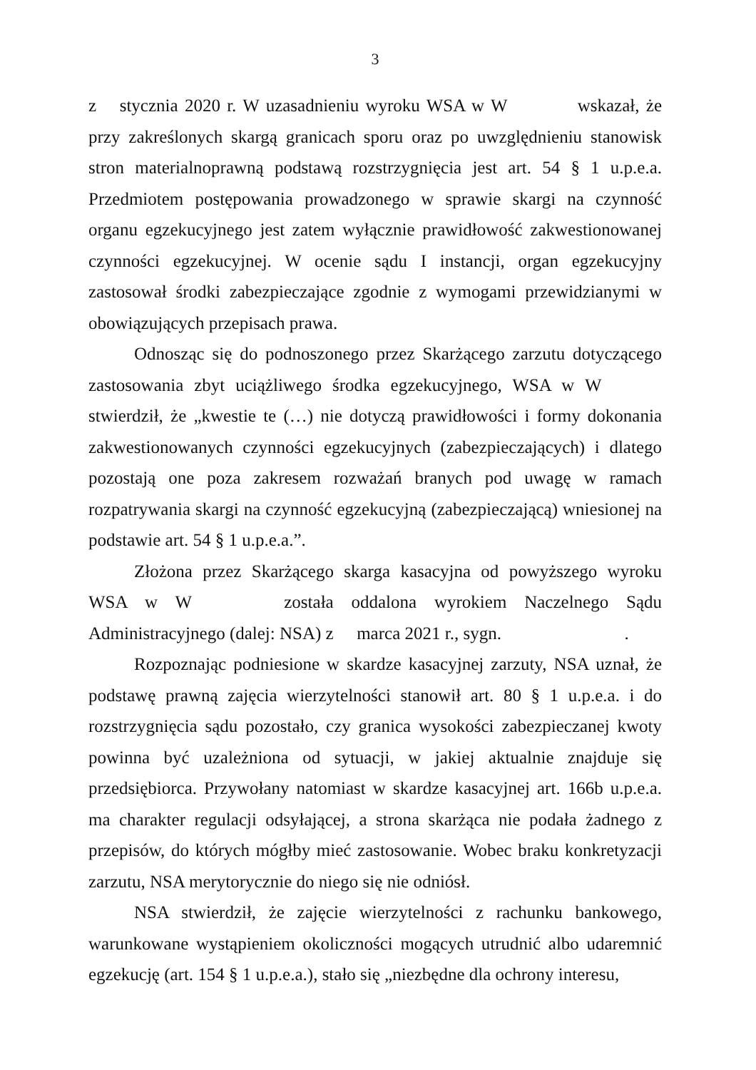3
z stycznia 2020 r. W uzasadnieniu wyroku WSA w W wskazał, że przy zakreślonych skargą granicach sporu oraz po uwzględnieniu stanowisk stron materialnoprawną podstawą rozstrzygnięcia jest art. 54 § 1 u.p.e.a. Przedmiotem postępowania prowadzonego w sprawie skargi na czynność organu egzekucyjnego jest zatem wyłącznie prawidłowość zakwestionowanej czynności egzekucyjnej. W ocenie sądu I instancji, organ egzekucyjny zastosował środki zabezpieczające zgodnie z wymogami przewidzianymi w obowiązujących przepisach prawa.
Odnosząc się do podnoszonego przez Skarżącego zarzutu dotyczącego zastosowania zbyt uciążliwego środka egzekucyjnego, WSA w W stwierdził, że „kwestie te (…) nie dotyczą prawidłowości i formy dokonania zakwestionowanych czynności egzekucyjnych (zabezpieczających) i dlatego pozostają one poza zakresem rozważań branych pod uwagę w ramach rozpatrywania skargi na czynność egzekucyjną (zabezpieczającą) wniesionej na podstawie art. 54 § 1 u.p.e.a.”.
Złożona przez Skarżącego skarga kasacyjna od powyższego wyroku WSA w W została oddalona wyrokiem Naczelnego Sądu Administracyjnego (dalej: NSA) z marca 2021 r., sygn. .
Rozpoznając podniesione w skardze kasacyjnej zarzuty, NSA uznał, że podstawę prawną zajęcia wierzytelności stanowił art. 80 § 1 u.p.e.a. i do rozstrzygnięcia sądu pozostało, czy granica wysokości zabezpieczanej kwoty powinna być uzależniona od sytuacji, w jakiej aktualnie znajduje się przedsiębiorca. Przywołany natomiast w skardze kasacyjnej art. 166b u.p.e.a. ma charakter regulacji odsyłającej, a strona skarżąca nie podała żadnego z przepisów, do których mógłby mieć zastosowanie. Wobec braku konkretyzacji zarzutu, NSA merytorycznie do niego się nie odniósł.
NSA stwierdził, że zajęcie wierzytelności z rachunku bankowego, warunkowane wystąpieniem okoliczności mogących utrudnić albo udaremnić egzekucję (art. 154 § 1 u.p.e.a.), stało się „niezbędne dla ochrony interesu,